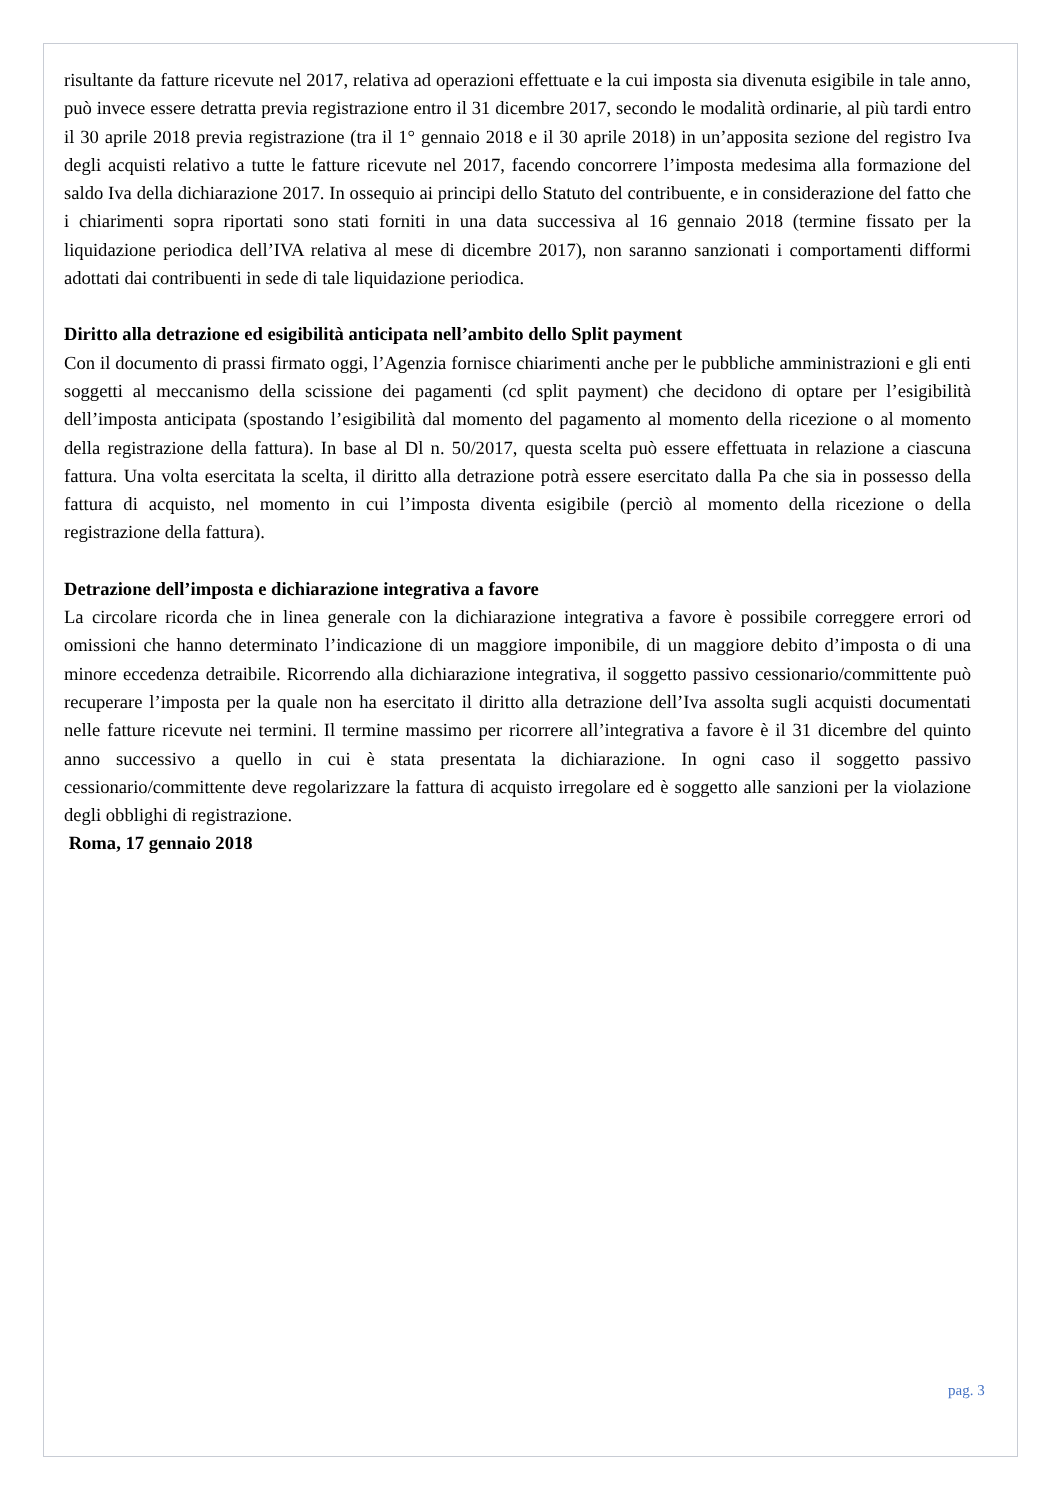risultante da fatture ricevute nel 2017, relativa ad operazioni effettuate e la cui imposta sia divenuta esigibile in tale anno, può invece essere detratta previa registrazione entro il 31 dicembre 2017, secondo le modalità ordinarie, al più tardi entro il 30 aprile 2018 previa registrazione (tra il 1° gennaio 2018 e il 30 aprile 2018) in un’apposita sezione del registro Iva degli acquisti relativo a tutte le fatture ricevute nel 2017, facendo concorrere l’imposta medesima alla formazione del saldo Iva della dichiarazione 2017. In ossequio ai principi dello Statuto del contribuente, e in considerazione del fatto che i chiarimenti sopra riportati sono stati forniti in una data successiva al 16 gennaio 2018 (termine fissato per la liquidazione periodica dell’IVA relativa al mese di dicembre 2017), non saranno sanzionati i comportamenti difformi adottati dai contribuenti in sede di tale liquidazione periodica.
Diritto alla detrazione ed esigibilità anticipata nell’ambito dello Split payment
Con il documento di prassi firmato oggi, l’Agenzia fornisce chiarimenti anche per le pubbliche amministrazioni e gli enti soggetti al meccanismo della scissione dei pagamenti (cd split payment) che decidono di optare per l’esigibilità dell’imposta anticipata (spostando l’esigibilità dal momento del pagamento al momento della ricezione o al momento della registrazione della fattura). In base al Dl n. 50/2017, questa scelta può essere effettuata in relazione a ciascuna fattura. Una volta esercitata la scelta, il diritto alla detrazione potrà essere esercitato dalla Pa che sia in possesso della fattura di acquisto, nel momento in cui l’imposta diventa esigibile (perciò al momento della ricezione o della registrazione della fattura).
Detrazione dell’imposta e dichiarazione integrativa a favore
La circolare ricorda che in linea generale con la dichiarazione integrativa a favore è possibile correggere errori od omissioni che hanno determinato l’indicazione di un maggiore imponibile, di un maggiore debito d’imposta o di una minore eccedenza detraibile. Ricorrendo alla dichiarazione integrativa, il soggetto passivo cessionario/committente può recuperare l’imposta per la quale non ha esercitato il diritto alla detrazione dell’Iva assolta sugli acquisti documentati nelle fatture ricevute nei termini. Il termine massimo per ricorrere all’integrativa a favore è il 31 dicembre del quinto anno successivo a quello in cui è stata presentata la dichiarazione. In ogni caso il soggetto passivo cessionario/committente deve regolarizzare la fattura di acquisto irregolare ed è soggetto alle sanzioni per la violazione degli obblighi di registrazione.
Roma, 17 gennaio 2018
pag. 3